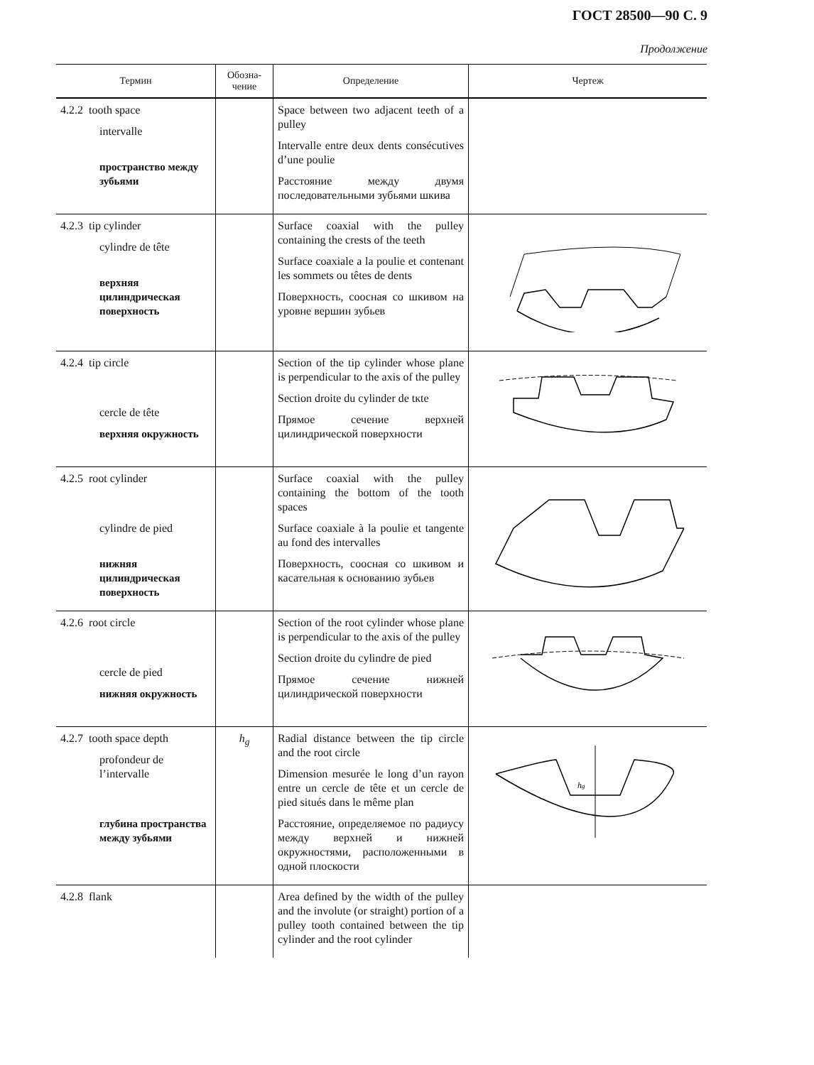ГОСТ 28500—90 С. 9
Продолжение
| Термин | Обозна- чение | Определение | Чертеж |
| --- | --- | --- | --- |
| 4.2.2 tooth space intervalle пространство между зубьями | | Space between two adjacent teeth of a pulley Intervalle entre deux dents consécutives d’une poulie Расстояние между двумя последовательными зубьями шкива | |
| 4.2.3 tip cylinder cylindre de tête верхняя цилиндрическая поверхность | | Surface coaxial with the pulley containing the crests of the teeth Surface coaxiale a la poulie et contenant les sommets ou têtes de dents Поверхность, соосная со шкивом на уровне вершин зубьев | |
| 4.2.4 tip circle cercle de tête верхняя окружность | | Section of the tip cylinder whose plane is perpendicular to the axis of the pulley Section droite du cylinder de tкte Прямое сечение верхней цилиндрической поверхности | |
| 4.2.5 root cylinder cylindre de pied нижняя цилиндрическая поверхность | | Surface coaxial with the pulley containing the bottom of the tooth spaces Surface coaxiale à la poulie et tangente au fond des intervalles Поверхность, соосная со шкивом и касательная к основанию зубьев | |
| 4.2.6 root circle cercle de pied нижняя окружность | | Section of the root cylinder whose plane is perpendicular to the axis of the pulley Section droite du cylindre de pied Прямое сечение нижней цилиндрической поверхности | |
| 4.2.7 tooth space depth profondeur de l’intervalle глубина пространства между зубьями | h<sub>g</sub> | Radial distance between the tip circle and the root circle Dimension mesurée le long d’un rayon entre un cercle de tête et un cercle de pied situés dans le même plan Расстояние, определяемое по радиусу между верхней и нижней окружностями, расположенными в одной плоскости | h g |
| 4.2.8 flank | | Area defined by the width of the pulley and the involute (or straight) portion of a pulley tooth contained between the tip cylinder and the root cylinder | |